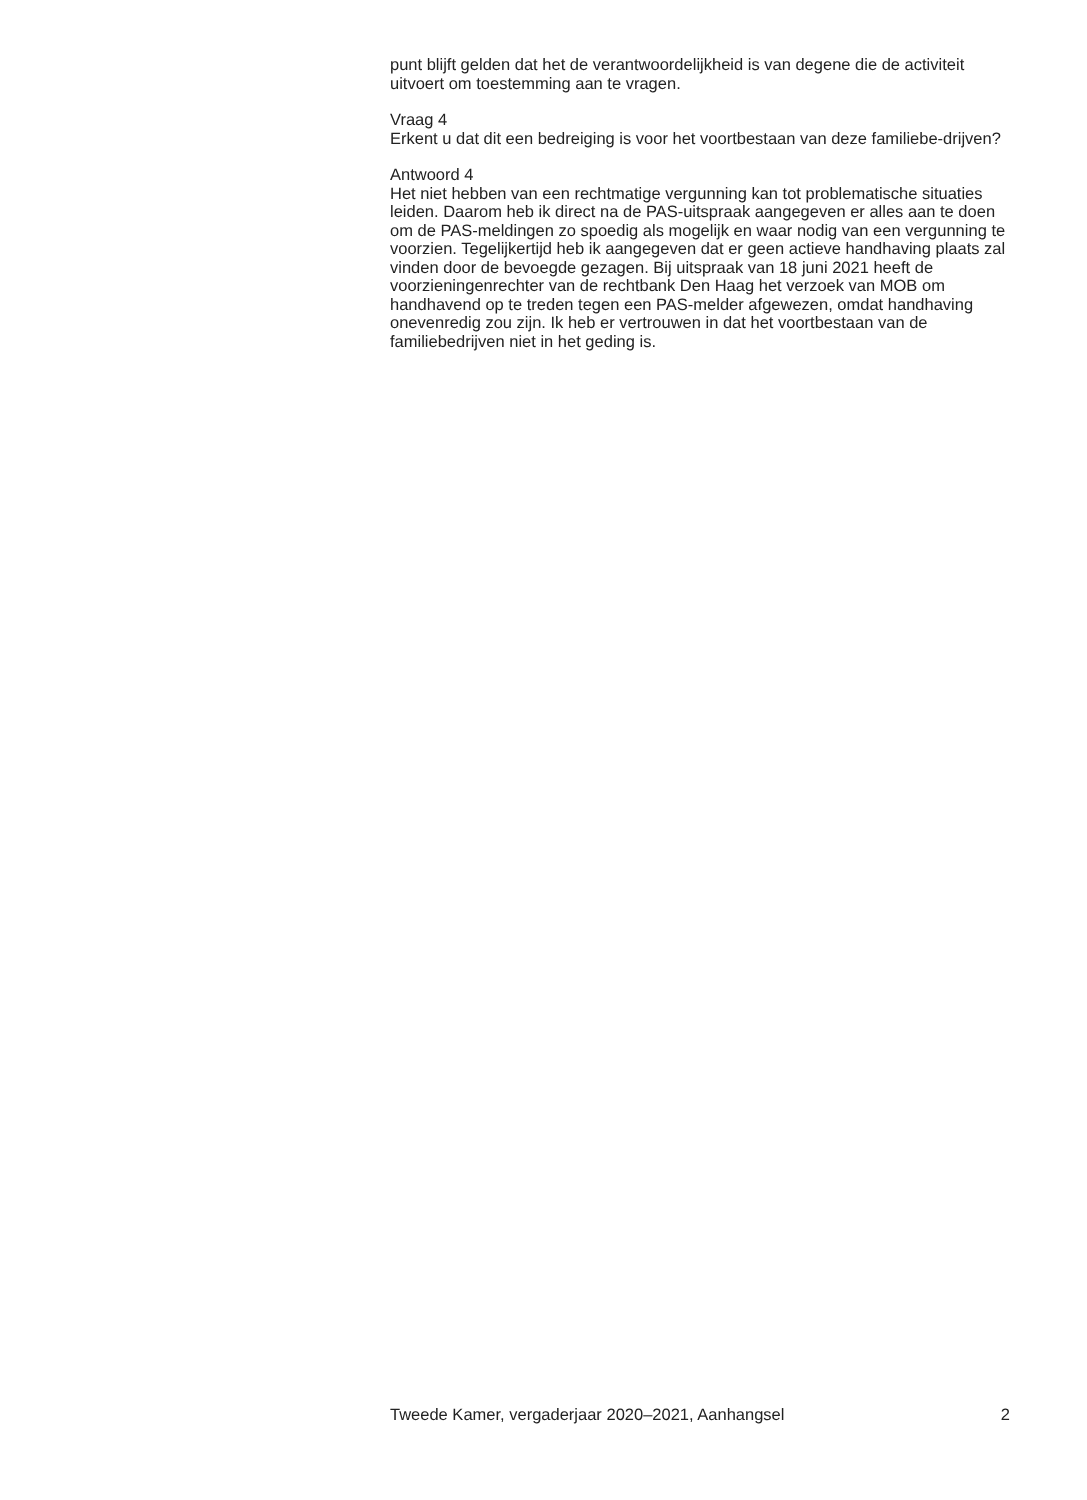punt blijft gelden dat het de verantwoordelijkheid is van degene die de activiteit uitvoert om toestemming aan te vragen.
Vraag 4
Erkent u dat dit een bedreiging is voor het voortbestaan van deze familiebe-drijven?
Antwoord 4
Het niet hebben van een rechtmatige vergunning kan tot problematische situaties leiden. Daarom heb ik direct na de PAS-uitspraak aangegeven er alles aan te doen om de PAS-meldingen zo spoedig als mogelijk en waar nodig van een vergunning te voorzien. Tegelijkertijd heb ik aangegeven dat er geen actieve handhaving plaats zal vinden door de bevoegde gezagen. Bij uitspraak van 18 juni 2021 heeft de voorzieningenrechter van de rechtbank Den Haag het verzoek van MOB om handhavend op te treden tegen een PAS-melder afgewezen, omdat handhaving onevenredig zou zijn. Ik heb er vertrouwen in dat het voortbestaan van de familiebedrijven niet in het geding is.
Tweede Kamer, vergaderjaar 2020–2021, Aanhangsel 2